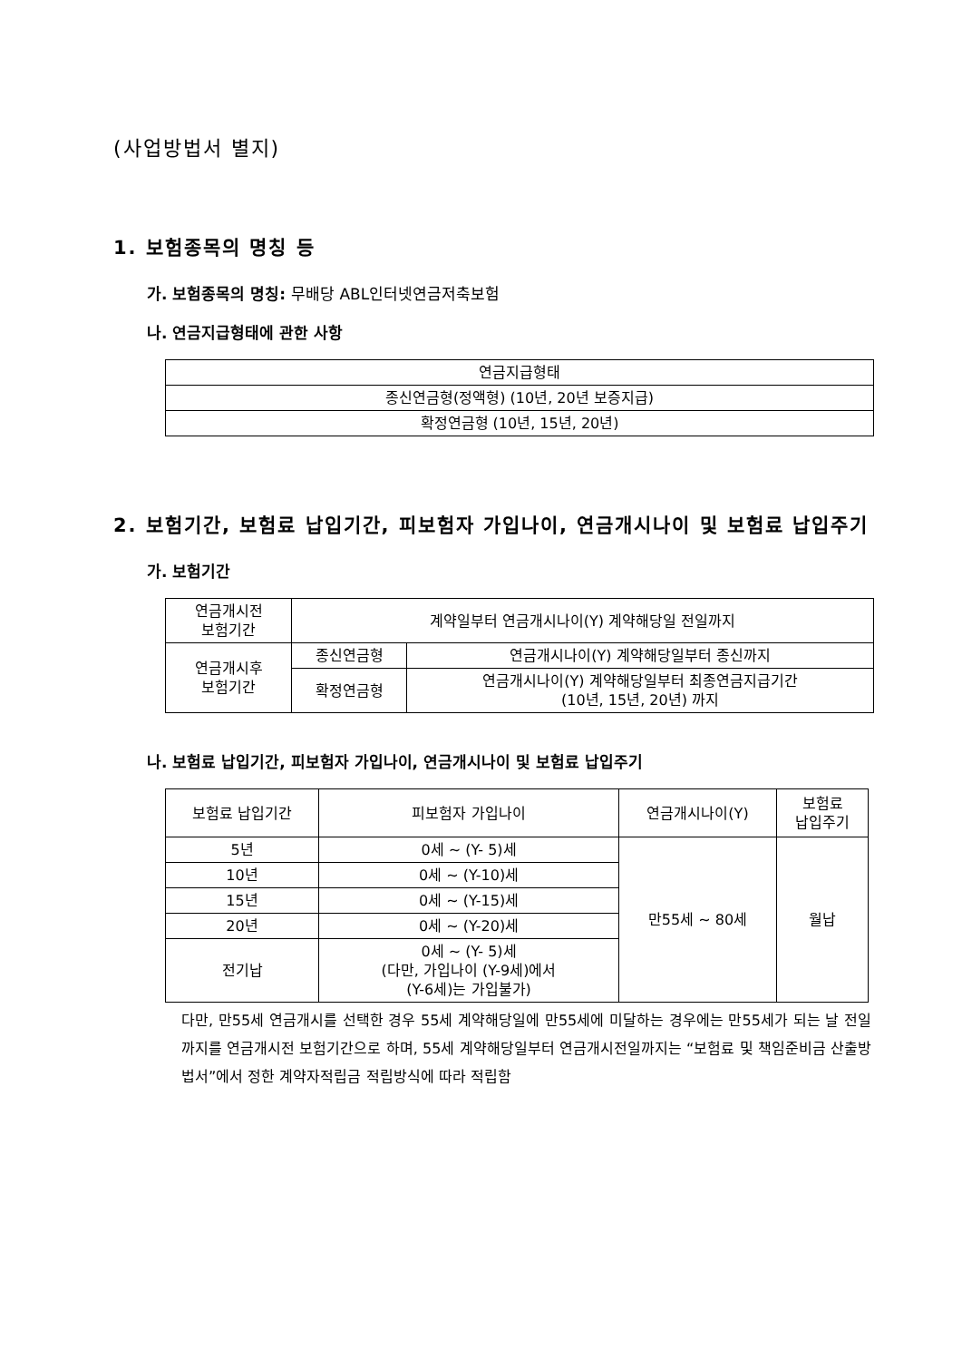(사업방법서 별지)
1. 보험종목의 명칭 등
가. 보험종목의 명칭: 무배당 ABL인터넷연금저축보험
나. 연금지급형태에 관한 사항
| 연금지급형태 |
| --- |
| 종신연금형(정액형) (10년, 20년 보증지급) |
| 확정연금형 (10년, 15년, 20년) |
2. 보험기간, 보험료 납입기간, 피보험자 가입나이, 연금개시나이 및 보험료 납입주기
가. 보험기간
| 연금개시전 보험기간 | 계약일부터 연금개시나이(Y) 계약해당일 전일까지 | |
| 연금개시후 보험기간 | 종신연금형 | 연금개시나이(Y) 계약해당일부터 종신까지 |
| | 확정연금형 | 연금개시나이(Y) 계약해당일부터 최종연금지급기간 (10년, 15년, 20년) 까지 |
나. 보험료 납입기간, 피보험자 가입나이, 연금개시나이 및 보험료 납입주기
| 보험료 납입기간 | 피보험자 가입나이 | 연금개시나이(Y) | 보험료 납입주기 |
| --- | --- | --- | --- |
| 5년 | 0세 ~ (Y- 5)세 | 만55세 ~ 80세 | 월납 |
| 10년 | 0세 ~ (Y-10)세 | | |
| 15년 | 0세 ~ (Y-15)세 | | |
| 20년 | 0세 ~ (Y-20)세 | | |
| 전기납 | 0세 ~ (Y- 5)세 (다만, 가입나이 (Y-9세)에서 (Y-6세)는 가입불가) | | |
다만, 만55세 연금개시를 선택한 경우 55세 계약해당일에 만55세에 미달하는 경우에는 만55세가 되는 날 전일까지를 연금개시전 보험기간으로 하며, 55세 계약해당일부터 연금개시전일까지는 “보험료 및 책임준비금 산출방법서”에서 정한 계약자적립금 적립방식에 따라 적립함